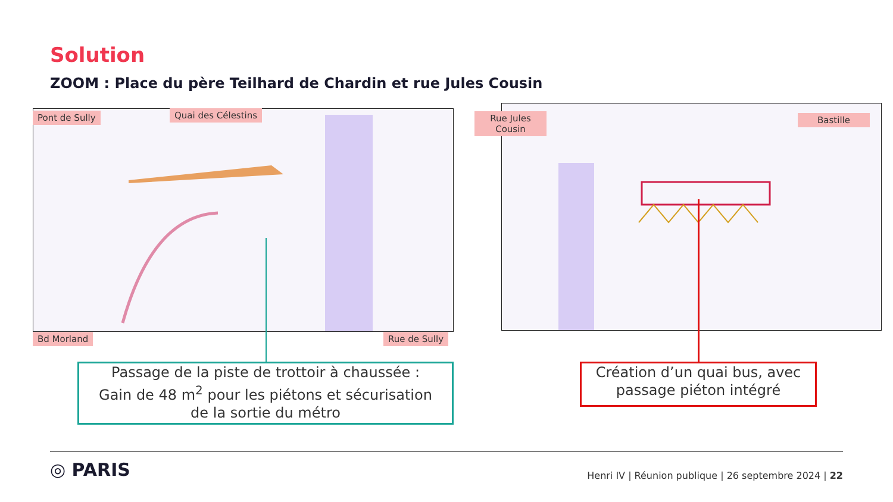Solution
ZOOM : Place du père Teilhard de Chardin et rue Jules Cousin
Pont de Sully Quai des Célestins
Bd Morland Rue de Sully
Rue Jules Cousin
Bastille
Passage de la piste de trottoir à chaussée :
Gain de 48 m<sup>2</sup> pour les piétons et sécurisation
de la sortie du métro
Création d’un quai bus, avec passage piéton intégré
◎ PARIS
Henri IV | Réunion publique | 26 septembre 2024 | 22